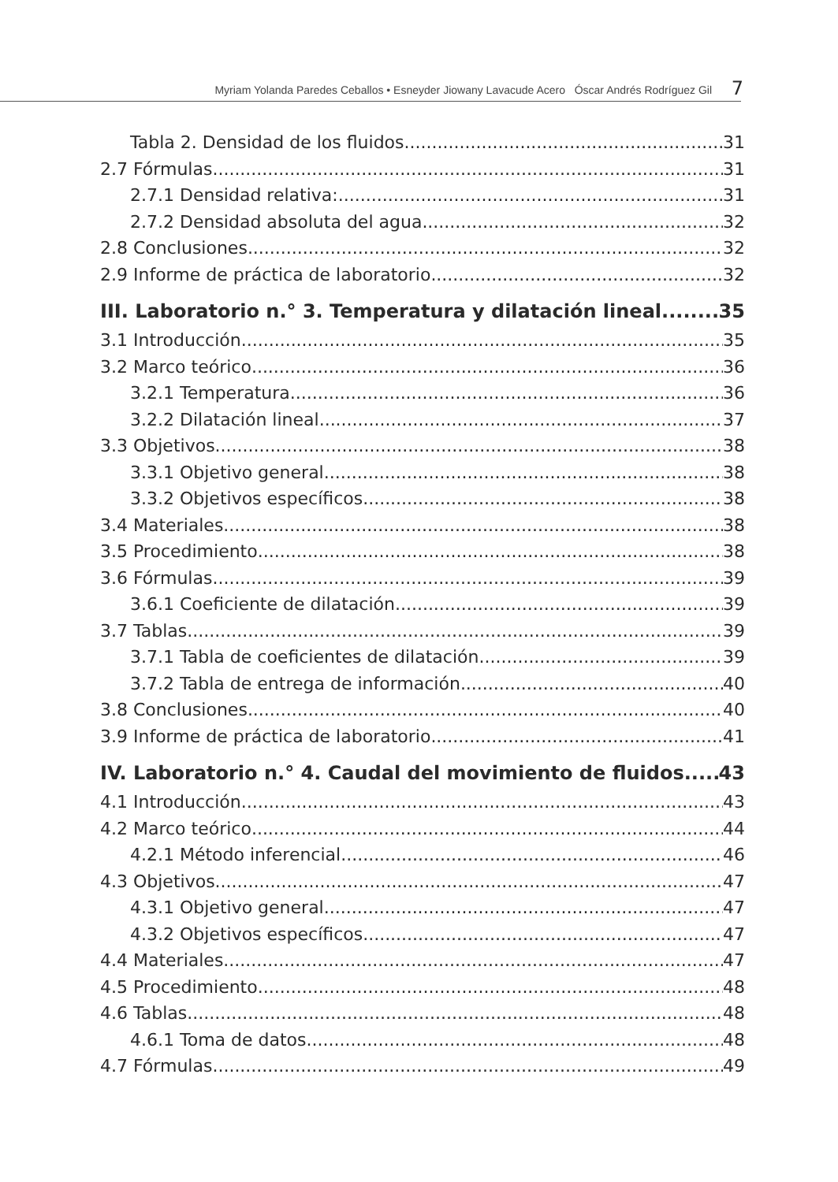Myriam Yolanda Paredes Ceballos • Esneyder Jiowany Lavacude Acero Óscar Andrés Rodríguez Gil 7
Tabla 2. Densidad de los fluidos 31
2.7 Fórmulas 31
2.7.1 Densidad relativa: 31
2.7.2 Densidad absoluta del agua 32
2.8 Conclusiones 32
2.9 Informe de práctica de laboratorio 32
III. Laboratorio n.° 3. Temperatura y dilatación lineal 35
3.1 Introducción 35
3.2 Marco teórico 36
3.2.1 Temperatura 36
3.2.2 Dilatación lineal 37
3.3 Objetivos 38
3.3.1 Objetivo general 38
3.3.2 Objetivos específicos 38
3.4 Materiales 38
3.5 Procedimiento 38
3.6 Fórmulas 39
3.6.1 Coeficiente de dilatación 39
3.7 Tablas 39
3.7.1 Tabla de coeficientes de dilatación 39
3.7.2 Tabla de entrega de información 40
3.8 Conclusiones 40
3.9 Informe de práctica de laboratorio 41
IV. Laboratorio n.° 4. Caudal del movimiento de fluidos 43
4.1 Introducción 43
4.2 Marco teórico 44
4.2.1 Método inferencial 46
4.3 Objetivos 47
4.3.1 Objetivo general 47
4.3.2 Objetivos específicos 47
4.4 Materiales 47
4.5 Procedimiento 48
4.6 Tablas 48
4.6.1 Toma de datos 48
4.7 Fórmulas 49